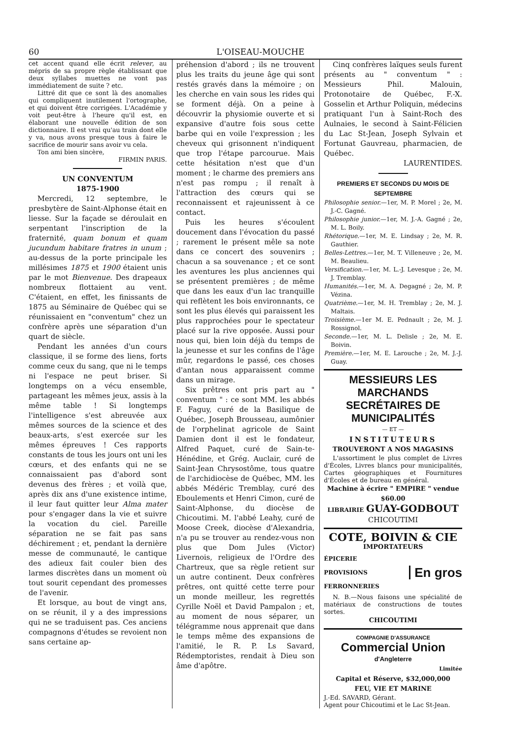60 L'OISEAU-MOUCHE
cet accent quand elle écrit relever, au mépris de sa propre règle établissant que deux syllabes muettes ne vont pas immédiatement de suite ? etc.
Littré dit que ce sont là des anomalies qui compliquent inutilement l'ortographe, et qui doivent être corrigées. L'Académie y voit peut-être à l'heure qu'il est, en élaborant une nouvelle édition de son dictionnaire. Il est vrai qu'au train dont elle y va, nous avons presque tous à faire le sacrifice de mourir sans avoir vu cela.
Ton ami bien sincère,
FIRMIN PARIS.
UN CONVENTUM
1875-1900
Mercredi, 12 septembre, le presbytère de Saint-Alphonse était en liesse. Sur la façade se déroulait en serpentant l'inscription de la fraternité, quam bonum et quam jucundum habitare fratres in unum ; au-dessus de la porte principale les millésimes 1875 et 1900 étaient unis par le mot Bienvenue. Des drapeaux nombreux flottaient au vent. C'étaient, en effet, les finissants de 1875 au Séminaire de Québec qui se réunissaient en "conventum" chez un confrère après une séparation d'un quart de siècle.
Pendant les années d'un cours classique, il se forme des liens, forts comme ceux du sang, que ni le temps ni l'espace ne peut briser. Si longtemps on a vécu ensemble, partageant les mêmes jeux, assis à la même table ! Si longtemps l'intelligence s'est abreuvée aux mêmes sources de la science et des beaux-arts, s'est exercée sur les mêmes épreuves ! Ces rapports constants de tous les jours ont uni les cœurs, et des enfants qui ne se connaissaient pas d'abord sont devenus des frères ; et voilà que, après dix ans d'une existence intime, il leur faut quitter leur Alma mater pour s'engager dans la vie et suivre la vocation du ciel. Pareille séparation ne se fait pas sans déchirement ; et, pendant la dernière messe de communauté, le cantique des adieux fait couler bien des larmes discrètes dans un moment où tout sourit cependant des promesses de l'avenir.
Et lorsque, au bout de vingt ans, on se réunit, il y a des impressions qui ne se traduisent pas. Ces anciens compagnons d'études se revoient non sans certaine ap-
préhension d'abord ; ils ne trouvent plus les traits du jeune âge qui sont restés gravés dans la mémoire ; on les cherche en vain sous les rides qui se forment déjà. On a peine à découvrir la physiomie ouverte et si expansive d'autre fois sous cette barbe qui en voile l'expression ; les cheveux qui grisonnent n'indiquent que trop l'étape parcourue. Mais cette hésitation n'est que d'un moment ; le charme des premiers ans n'est pas rompu ; il renaît à l'attraction des cœurs qui se reconnaissent et rajeunissent à ce contact.
Puis les heures s'écoulent doucement dans l'évocation du passé ; rarement le présent mêle sa note dans ce concert des souvenirs ; chacun a sa souvenance ; et ce sont les aventures les plus anciennes qui se présentent premières ; de même que dans les eaux d'un lac tranquille qui reflètent les bois environnants, ce sont les plus élevés qui paraissent les plus rapprochées pour le spectateur placé sur la rive opposée. Aussi pour nous qui, bien loin déjà du temps de la jeunesse et sur les confins de l'âge mûr, regardons le passé, ces choses d'antan nous apparaissent comme dans un mirage.
Six prêtres ont pris part au " conventum " : ce sont MM. les abbés F. Faguy, curé de la Basilique de Québec, Joseph Brousseau, aumônier de l'orphelinat agricole de Saint Damien dont il est le fondateur, Alfred Paquet, curé de Sain-te-Hénédine, et Grég. Auclair, curé de Saint-Jean Chrysostôme, tous quatre de l'archidiocèse de Québec, MM. les abbés Médéric Tremblay, curé des Eboulements et Henri Cimon, curé de Saint-Alphonse, du diocèse de Chicoutimi. M. l'abbé Leahy, curé de Moose Creek, diocèse d'Alexandria, n'a pu se trouver au rendez-vous non plus que Dom Jules (Victor) Livernois, religieux de l'Ordre des Chartreux, que sa règle retient sur un autre continent. Deux confrères prêtres, ont quitté cette terre pour un monde meilleur, les regrettés Cyrille Noël et David Pampalon ; et, au moment de nous séparer, un télégramme nous apprenait que dans le temps même des expansions de l'amitié, le R. P. Ls Savard, Rédemptoristes, rendait à Dieu son âme d'apôtre.
Cinq confrères laïques seuls furent présents au " conventum " : Messieurs Phil. Malouin, Protonotaire de Québec, F.-X. Gosselin et Arthur Poliquin, médecins pratiquant l'un à Saint-Roch des Aulnaies, le second à Saint-Félicien du Lac St-Jean, Joseph Sylvain et Fortunat Gauvreau, pharmacien, de Québec.
LAURENTIDES.
PREMIERS ET SECONDS DU MOIS DE SEPTEMBRE
Philosophie senior.—1er, M. P. Morel ; 2e, M. J.-C. Gagné.
Philosophie junior.—1er, M. J.-A. Gagné ; 2e, M. L. Boily.
Rhétorique.—1er, M. E. Lindsay ; 2e, M. R. Gauthier.
Belles-Lettres.—1er, M. T. Villeneuve ; 2e, M. M. Beaulieu.
Versification.—1er, M. L.-J. Levesque ; 2e, M. J. Tremblay.
Humanités.—1er, M. A. Degagné ; 2e, M. P. Vézina.
Quatrième.—1er, M. H. Tremblay ; 2e, M. J. Maltais.
Troisième.—1er M. E. Pednault ; 2e, M. J. Rossignol.
Seconde.—1er, M. L. Delisle ; 2e, M. E. Boivin.
Première.—1er, M. E. Larouche ; 2e, M. J.-J. Guay.
MESSIEURS LES MARCHANDS
SECRÉTAIRES DE MUNICIPALITÉS
— ET —
INSTITUTEURS
TROUVERONT A NOS MAGASINS
L'assortiment le plus complet de Livres d'Écoles, Livres blancs pour municipalités, Cartes géographiques et Fournitures d'Écoles et de bureau en général.
Machine à écrire " EMPIRE " vendue $60.00
LIBRAIRIE GUAY-GODBOUT
CHICOUTIMI
COTE, BOIVIN & CIE
IMPORTATEURS
ÉPICERIE
PROVISIONS
FERRONNERIES
En gros
N. B.—Nous faisons une spécialité de matériaux de constructions de toutes sortes.
CHICOUTIMI
COMPAGNIE D'ASSURANCE
Commercial Union d'Angleterre
Limitée
Capital et Réserve, $32,000,000
FEU, VIE ET MARINE
J.-Ed. SAVARD, Gérant.
Agent pour Chicoutimi et le Lac St-Jean.